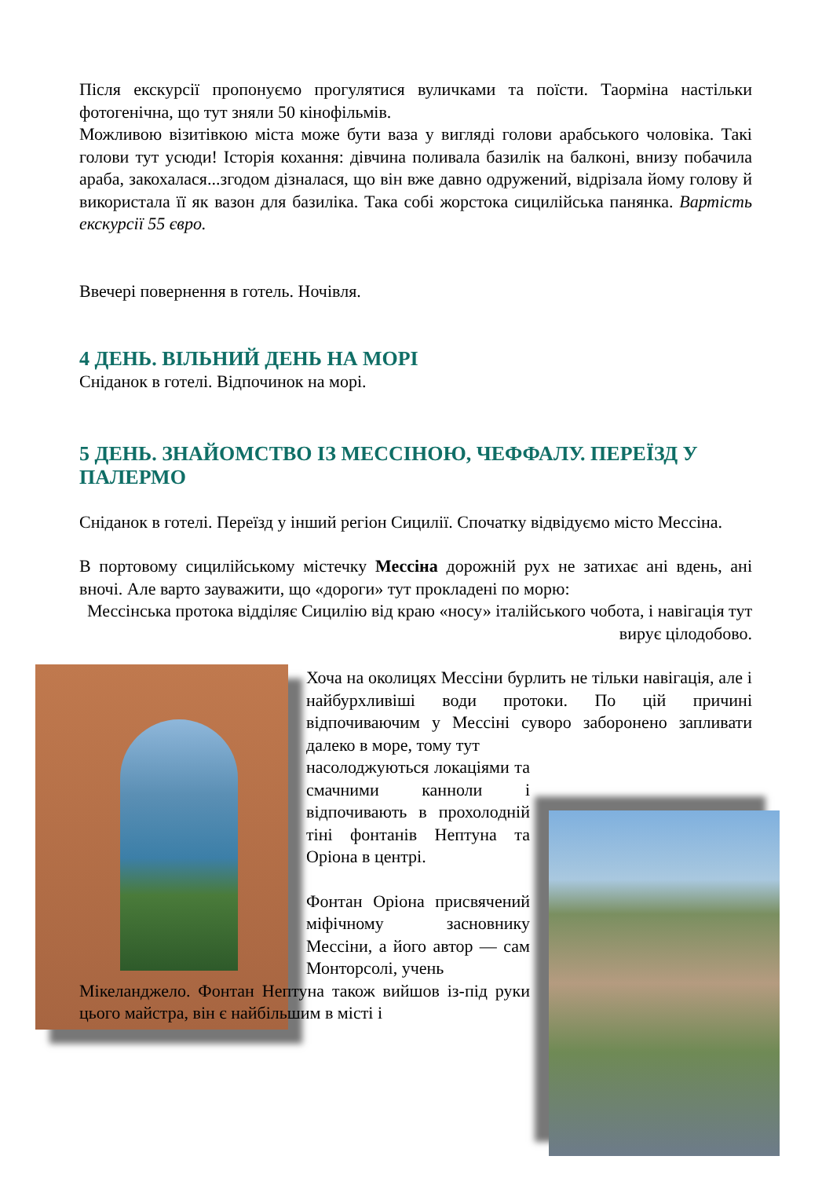Після екскурсії пропонуємо прогулятися вуличками та поїсти. Таорміна настільки фотогенічна, що тут зняли 50 кінофільмів.
Можливою візитівкою міста може бути ваза у вигляді голови арабського чоловіка. Такі голови тут усюди! Історія кохання: дівчина поливала базилік на балконі, внизу побачила араба, закохалася...згодом дізналася, що він вже давно одружений, відрізала йому голову й використала її як вазон для базиліка. Така собі жорстока сицилійська панянка. Вартість екскурсії 55 євро.
Ввечері повернення в готель. Ночівля.
4 ДЕНЬ. ВІЛЬНИЙ ДЕНЬ НА МОРІ
Сніданок в готелі. Відпочинок на морі.
5 ДЕНЬ. ЗНАЙОМСТВО ІЗ МЕССІНОЮ, ЧЕФФАЛУ. ПЕРЕЇЗД У ПАЛЕРМО
Сніданок в готелі. Переїзд у інший регіон Сицилії. Спочатку відвідуємо місто Мессіна.
В портовому сицилійському містечку Мессіна дорожній рух не затихає ані вдень, ані вночі. Але варто зауважити, що «дороги» тут прокладені по морю:
Мессінська протока відділяє Сицилію від краю «носу» італійського чобота, і навігація тут вирує цілодобово.
Хоча на околицях Мессіни бурлить не тільки навігація, але і найбурхливіші води протоки. По цій причині відпочиваючим у Мессіні суворо заборонено запливати далеко в море, тому тут
насолоджуються локаціями та смачними канноли і відпочивають в прохолодній тіні фонтанів Нептуна та Оріона в центрі.
Фонтан Оріона присвячений міфічному засновнику Мессіни, а його автор — сам Монторсолі, учень
Мікеланджело. Фонтан Нептуна також вийшов із-під руки цього майстра, він є найбільшим в місті і